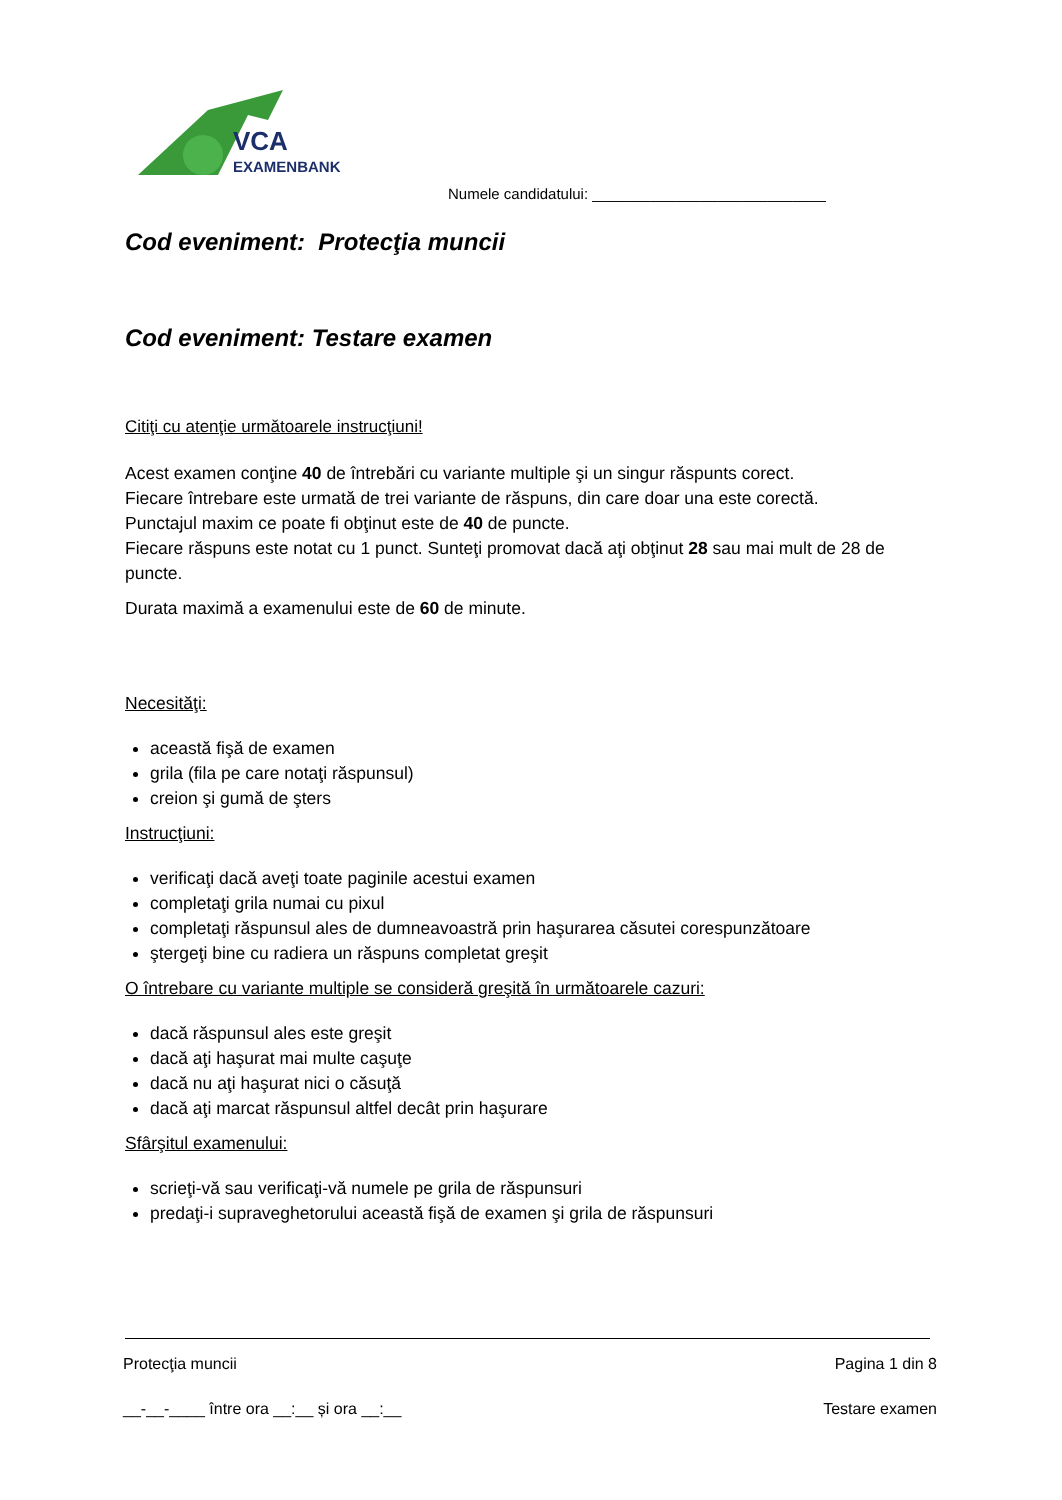VCA
EXAMENBANK
Numele candidatului: ____________________________
Cod eveniment: Protecţia muncii
Cod eveniment: Testare examen
Citiţi cu atenţie următoarele instrucţiuni!
Acest examen conţine 40 de întrebări cu variante multiple şi un singur răspunts corect.
Fiecare întrebare este urmată de trei variante de răspuns, din care doar una este corectă.
Punctajul maxim ce poate fi obţinut este de 40 de puncte.
Fiecare răspuns este notat cu 1 punct. Sunteţi promovat dacă aţi obţinut 28 sau mai mult de 28 de puncte.
Durata maximă a examenului este de 60 de minute.
Necesităţi:
această fişă de examen
grila (fila pe care notaţi răspunsul)
creion şi gumă de şters
Instrucţiuni:
verificaţi dacă aveţi toate paginile acestui examen
completaţi grila numai cu pixul
completaţi răspunsul ales de dumneavoastră prin haşurarea căsutei corespunzătoare
ştergeţi bine cu radiera un răspuns completat greşit
O întrebare cu variante multiple se consideră greşită în următoarele cazuri:
dacă răspunsul ales este greşit
dacă aţi haşurat mai multe caşuţe
dacă nu aţi haşurat nici o căsuţă
dacă aţi marcat răspunsul altfel decât prin haşurare
Sfârşitul examenului:
scrieţi-vă sau verificaţi-vă numele pe grila de răspunsuri
predaţi-i supraveghetorului această fişă de examen şi grila de răspunsuri
Protecţia muncii Pagina 1 din 8
__-__-____ între ora __:__ și ora __:__ Testare examen